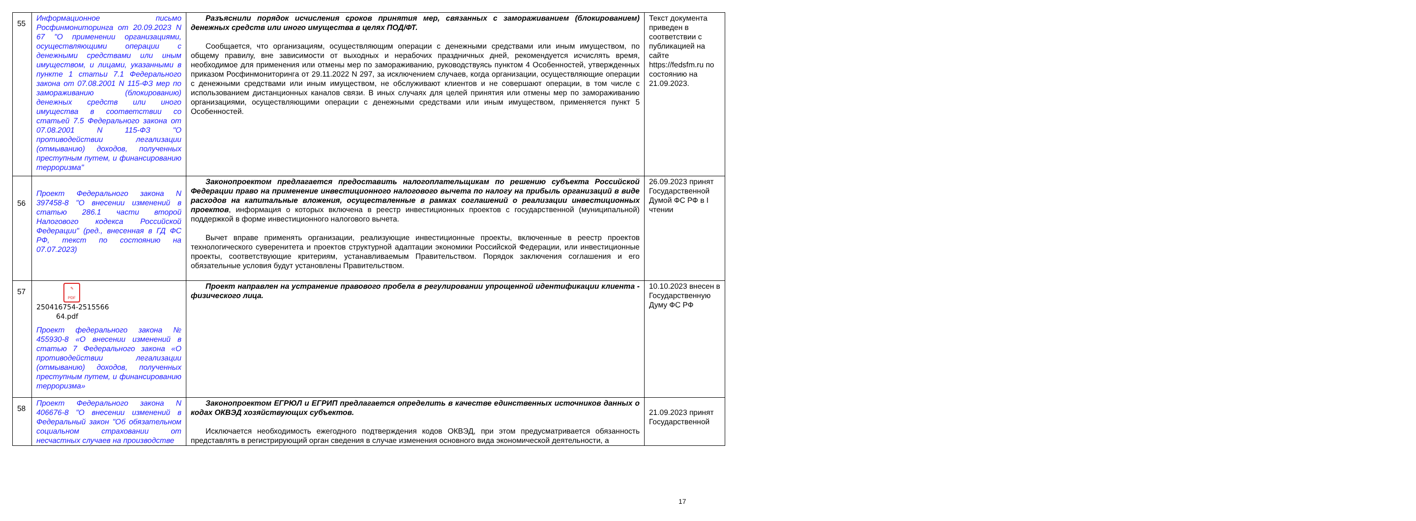| 55 | Информационное письмо Росфинмониторинга от 20.09.2023 N 67 "О применении организациями, осуществляющими операции с денежными средствами или иным имуществом, и лицами, указанными в пункте 1 статьи 7.1 Федерального закона от 07.08.2001 N 115-ФЗ мер по замораживанию (блокированию) денежных средств или иного имущества в соответствии со статьей 7.5 Федерального закона от 07.08.2001 N 115-ФЗ "О противодействии легализации (отмыванию) доходов, полученных преступным путем, и финансированию терроризма" | Разъяснили порядок исчисления сроков принятия мер, связанных с замораживанием (блокированием) денежных средств или иного имущества в целях ПОД/ФТ. Сообщается, что организациям, осуществляющим операции с денежными средствами или иным имуществом, по общему правилу, вне зависимости от выходных и нерабочих праздничных дней, рекомендуется исчислять время, необходимое для применения или отмены мер по замораживанию, руководствуясь пунктом 4 Особенностей, утвержденных приказом Росфинмониторинга от 29.11.2022 N 297, за исключением случаев, когда организации, осуществляющие операции с денежными средствами или иным имуществом, не обслуживают клиентов и не совершают операции, в том числе с использованием дистанционных каналов связи. В иных случаях для целей принятия или отмены мер по замораживанию организациями, осуществляющими операции с денежными средствами или иным имуществом, применяется пункт 5 Особенностей. | Текст документа приведен в соответствии с публикацией на сайте https://fedsfm.ru по состоянию на 21.09.2023. |
| 56 | Проект Федерального закона N 397458-8 "О внесении изменений в статью 286.1 части второй Налогового кодекса Российской Федерации" (ред., внесенная в ГД ФС РФ, текст по состоянию на 07.07.2023) | Законопроектом предлагается предоставить налогоплательщикам по решению субъекта Российской Федерации право на применение инвестиционного налогового вычета по налогу на прибыль организаций в виде расходов на капитальные вложения, осуществленные в рамках соглашений о реализации инвестиционных проектов , информация о которых включена в реестр инвестиционных проектов с государственной (муниципальной) поддержкой в форме инвестиционного налогового вычета. Вычет вправе применять организации, реализующие инвестиционные проекты, включенные в реестр проектов технологического суверенитета и проектов структурной адаптации экономики Российской Федерации, или инвестиционные проекты, соответствующие критериям, устанавливаемым Правительством. Порядок заключения соглашения и его обязательные условия будут установлены Правительством. | 26.09.2023 принят Государственной Думой ФС РФ в I чтении |
| 57 | ✎ PDF 250416754-2515566 64.pdf Проект федерального закона № 455930-8 «О внесении изменений в статью 7 Федерального закона «О противодействии легализации (отмыванию) доходов, полученных преступным путем, и финансированию терроризма» | Проект направлен на устранение правового пробела в регулировании упрощенной идентификации клиента - физического лица. | 10.10.2023 внесен в Государственную Думу ФС РФ |
| 58 | Проект Федерального закона N 406676-8 "О внесении изменений в Федеральный закон "Об обязательном социальном страховании от несчастных случаев на производстве | Законопроектом ЕГРЮЛ и ЕГРИП предлагается определить в качестве единственных источников данных о кодах ОКВЭД хозяйствующих субъектов. Исключается необходимость ежегодного подтверждения кодов ОКВЭД, при этом предусматривается обязанность представлять в регистрирующий орган сведения в случае изменения основного вида экономической деятельности, а | 21.09.2023 принят Государственной |
17